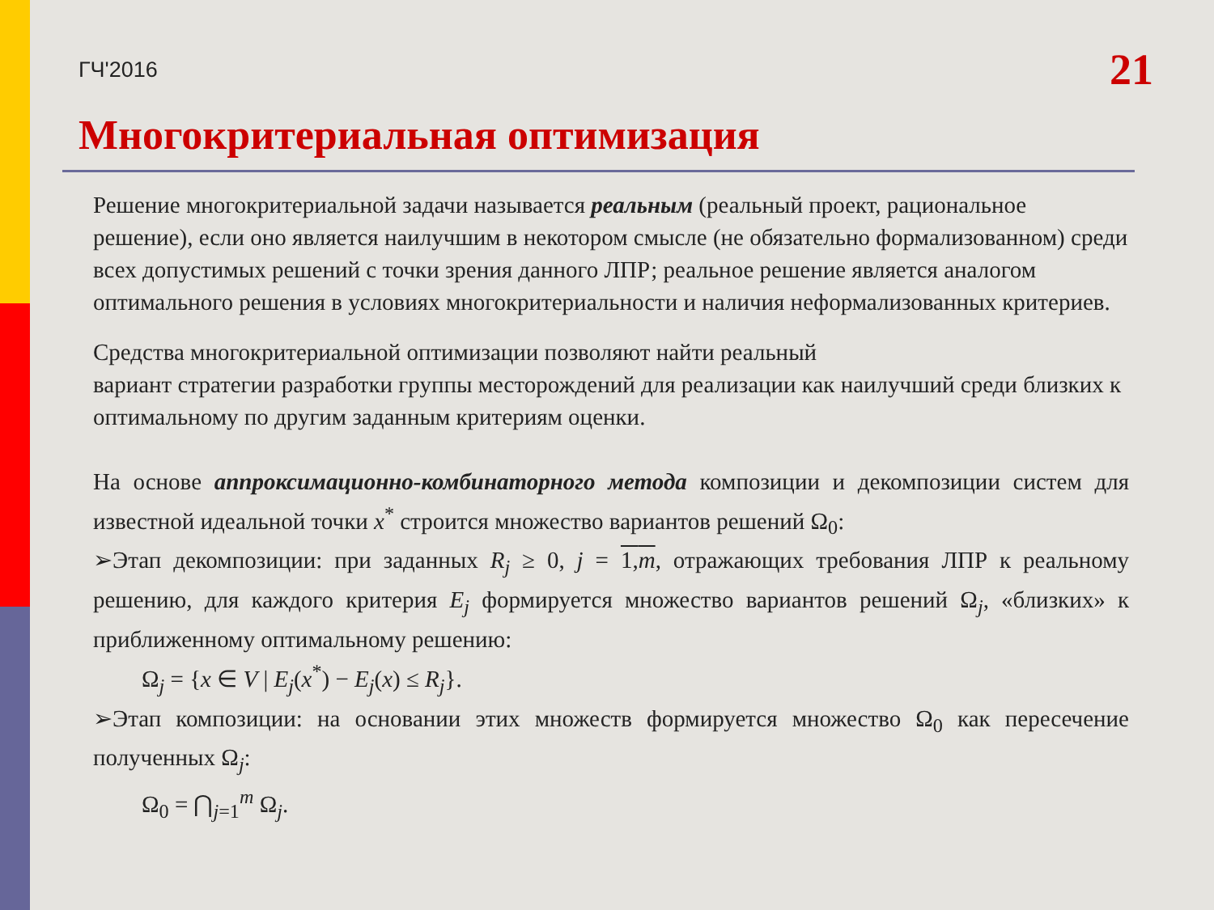ГЧ'2016 21
Многокритериальная оптимизация
Решение многокритериальной задачи называется реальным (реальный проект, рациональное решение), если оно является наилучшим в некотором смысле (не обязательно формализованном) среди всех допустимых решений с точки зрения данного ЛПР; реальное решение является аналогом оптимального решения в условиях многокритериальности и наличия неформализованных критериев.
Средства многокритериальной оптимизации позволяют найти реальный
вариант стратегии разработки группы месторождений для реализации как наилучший среди близких к оптимальному по другим заданным критериям оценки.
На основе аппроксимационно-комбинаторного метода композиции и декомпозиции систем для известной идеальной точки x<sup>*</sup> строится множество вариантов решений Ω<sub>0</sub>:
➢Этап декомпозиции: при заданных R<sub>j</sub> ≥ 0, j = 1,m, отражающих требования ЛПР к реальному решению, для каждого критерия E<sub>j</sub> формируется множество вариантов решений Ω<sub>j</sub>, «близких» к приближенному оптимальному решению:
Ω<sub>j</sub> = {x ∈ V | E<sub>j</sub>(x<sup>*</sup>) − E<sub>j</sub>(x) ≤ R<sub>j</sub>}.
➢Этап композиции: на основании этих множеств формируется множество Ω<sub>0</sub> как пересечение полученных Ω<sub>j</sub>:
Ω<sub>0</sub> = ⋂<sub>j=1</sub><sup>m</sup> Ω<sub>j</sub>.